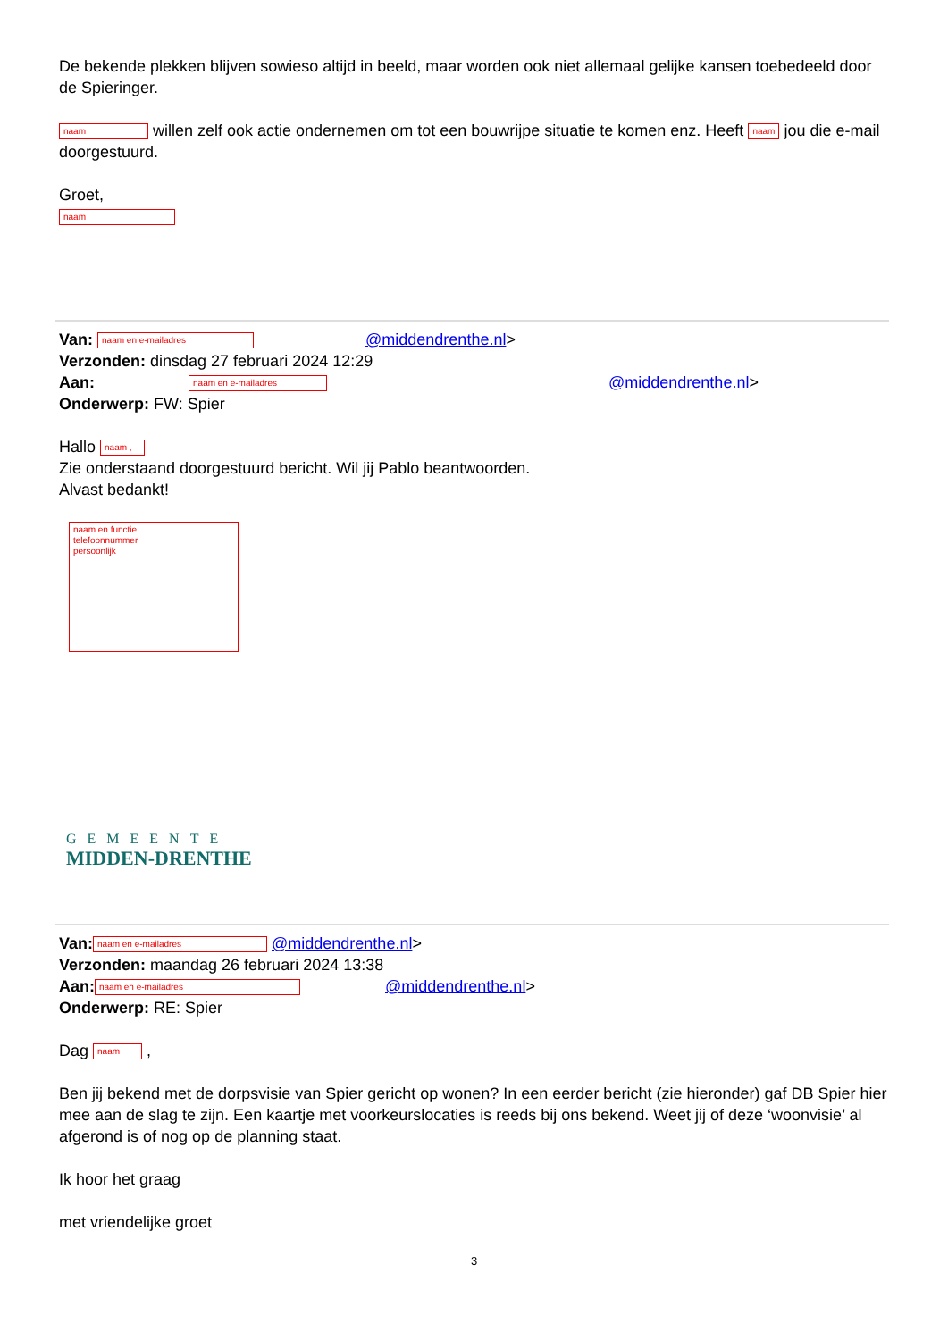De bekende plekken blijven sowieso altijd in beeld, maar worden ook niet allemaal gelijke kansen toebedeeld door de Spieringer.
naam willen zelf ook actie ondernemen om tot een bouwrijpe situatie te komen enz. Heeft naam jou die e-mail doorgestuurd.
Groet,
naam
Van: naam en e-mailadres @middendrenthe.nl>
Verzonden: dinsdag 27 februari 2024 12:29
Aan: naam en e-mailadres @middendrenthe.nl>
Onderwerp: FW: Spier
Hallo naam ,
Zie onderstaand doorgestuurd bericht. Wil jij Pablo beantwoorden.
Alvast bedankt!
naam en functie
telefoonnummer
persoonlijk
GEMEENTE
MIDDEN-DRENTHE
Van: naam en e-mailadres @middendrenthe.nl>
Verzonden: maandag 26 februari 2024 13:38
Aan: naam en e-mailadres @middendrenthe.nl>
Onderwerp: RE: Spier
Dag naam ,
Ben jij bekend met de dorpsvisie van Spier gericht op wonen? In een eerder bericht (zie hieronder) gaf DB Spier hier mee aan de slag te zijn. Een kaartje met voorkeurslocaties is reeds bij ons bekend. Weet jij of deze ‘woonvisie’ al afgerond is of nog op de planning staat.
Ik hoor het graag
met vriendelijke groet
3